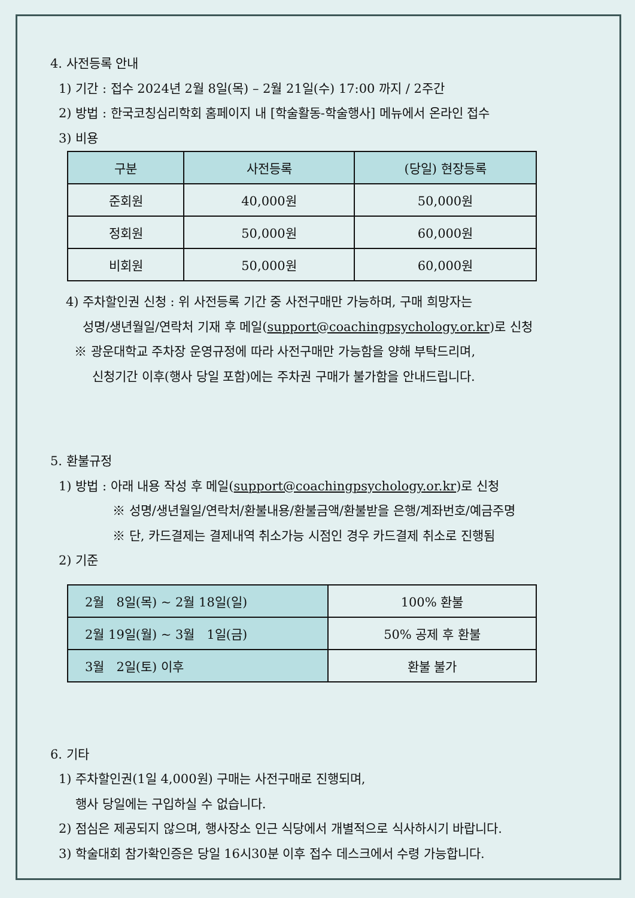4. 사전등록 안내
1) 기간 : 접수 2024년 2월 8일(목) – 2월 21일(수) 17:00 까지 / 2주간
2) 방법 : 한국코칭심리학회 홈페이지 내 [학술활동-학술행사] 메뉴에서 온라인 접수
3) 비용
| 구분 | 사전등록 | (당일) 현장등록 |
| --- | --- | --- |
| 준회원 | 40,000원 | 50,000원 |
| 정회원 | 50,000원 | 60,000원 |
| 비회원 | 50,000원 | 60,000원 |
4) 주차할인권 신청 : 위 사전등록 기간 중 사전구매만 가능하며, 구매 희망자는
성명/생년월일/연락처 기재 후 메일(support@coachingpsychology.or.kr)로 신청
※ 광운대학교 주차장 운영규정에 따라 사전구매만 가능함을 양해 부탁드리며,
신청기간 이후(행사 당일 포함)에는 주차권 구매가 불가함을 안내드립니다.
5. 환불규정
1) 방법 : 아래 내용 작성 후 메일(support@coachingpsychology.or.kr)로 신청
※ 성명/생년월일/연락처/환불내용/환불금액/환불받을 은행/계좌번호/예금주명
※ 단, 카드결제는 결제내역 취소가능 시점인 경우 카드결제 취소로 진행됨
2) 기준
| 2월 8일(목) ~ 2월 18일(일) | 100% 환불 |
| 2월 19일(월) ~ 3월 1일(금) | 50% 공제 후 환불 |
| 3월 2일(토) 이후 | 환불 불가 |
6. 기타
1) 주차할인권(1일 4,000원) 구매는 사전구매로 진행되며,
행사 당일에는 구입하실 수 없습니다.
2) 점심은 제공되지 않으며, 행사장소 인근 식당에서 개별적으로 식사하시기 바랍니다.
3) 학술대회 참가확인증은 당일 16시30분 이후 접수 데스크에서 수령 가능합니다.